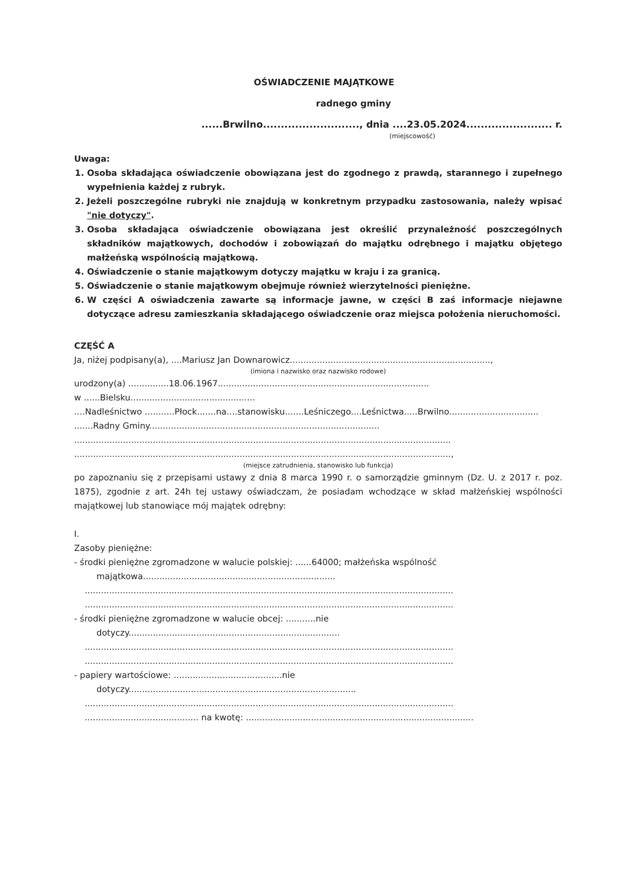OŚWIADCZENIE MAJĄTKOWE
radnego gminy
......Brwilno..........................., dnia ....23.05.2024........................ r.
(miejscowość)
Uwaga:
1. Osoba składająca oświadczenie obowiązana jest do zgodnego z prawdą, starannego i zupełnego wypełnienia każdej z rubryk.
2. Jeżeli poszczególne rubryki nie znajdują w konkretnym przypadku zastosowania, należy wpisać "nie dotyczy".
3. Osoba składająca oświadczenie obowiązana jest określić przynależność poszczególnych składników majątkowych, dochodów i zobowiązań do majątku odrębnego i majątku objętego małżeńską wspólnością majątkową.
4. Oświadczenie o stanie majątkowym dotyczy majątku w kraju i za granicą.
5. Oświadczenie o stanie majątkowym obejmuje również wierzytelności pieniężne.
6. W części A oświadczenia zawarte są informacje jawne, w części B zaś informacje niejawne dotyczące adresu zamieszkania składającego oświadczenie oraz miejsca położenia nieruchomości.
CZĘŚĆ A
Ja, niżej podpisany(a), ....Mariusz Jan Downarowicz..........................................................................,
(imiona i nazwisko oraz nazwisko rodowe)
urodzony(a) ...............18.06.1967..............................................................................
w ......Bielsku..............................................
....Nadleśnictwo ...........Płock.......na....stanowisku.......Leśniczego....Leśnictwa.....Brwilno.................................
.......Radny Gminy.....................................................................................
...........................................................................................................................................
...........................................................................................................................................,
(miejsce zatrudnienia, stanowisko lub funkcja)
po zapoznaniu się z przepisami ustawy z dnia 8 marca 1990 r. o samorządzie gminnym (Dz. U. z 2017 r. poz. 1875), zgodnie z art. 24h tej ustawy oświadczam, że posiadam wchodzące w skład małżeńskiej wspólności majątkowej lub stanowiące mój majątek odrębny:
I.
Zasoby pieniężne:
- środki pieniężne zgromadzone w walucie polskiej: ......64000; małżeńska wspólność
majątkowa.......................................................................
........................................................................................................................................
........................................................................................................................................
- środki pieniężne zgromadzone w walucie obcej: ...........nie
dotyczy..............................................................................
........................................................................................................................................
........................................................................................................................................
- papiery wartościowe: ........................................nie
dotyczy....................................................................................
........................................................................................................................................
.......................................... na kwotę: ....................................................................................